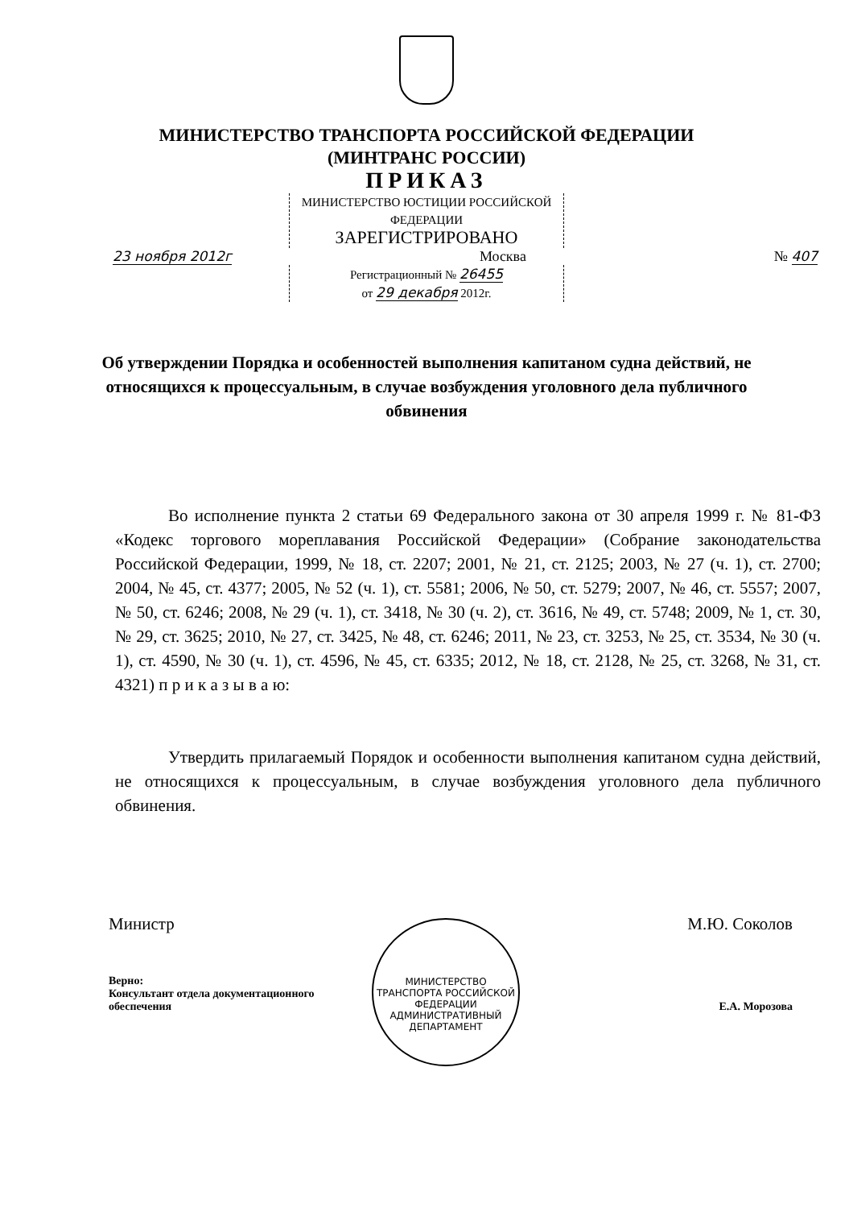МИНИСТЕРСТВО ТРАНСПОРТА РОССИЙСКОЙ ФЕДЕРАЦИИ
(МИНТРАНС РОССИИ)
ПРИКАЗ
МИНИСТЕРСТВО ЮСТИЦИИ РОССИЙСКОЙ ФЕДЕРАЦИИ
ЗАРЕГИСТРИРОВАНО
23 ноября 2012г Москва № 407
Регистрационный № 26455
от 29 декабря 2012г.
Об утверждении Порядка и особенностей выполнения капитаном судна действий, не относящихся к процессуальным, в случае возбуждения уголовного дела публичного обвинения
Во исполнение пункта 2 статьи 69 Федерального закона от 30 апреля 1999 г. № 81-ФЗ «Кодекс торгового мореплавания Российской Федерации» (Собрание законодательства Российской Федерации, 1999, № 18, ст. 2207; 2001, № 21, ст. 2125; 2003, № 27 (ч. 1), ст. 2700; 2004, № 45, ст. 4377; 2005, № 52 (ч. 1), ст. 5581; 2006, № 50, ст. 5279; 2007, № 46, ст. 5557; 2007, № 50, ст. 6246; 2008, № 29 (ч. 1), ст. 3418, № 30 (ч. 2), ст. 3616, № 49, ст. 5748; 2009, № 1, ст. 30, № 29, ст. 3625; 2010, № 27, ст. 3425, № 48, ст. 6246; 2011, № 23, ст. 3253, № 25, ст. 3534, № 30 (ч. 1), ст. 4590, № 30 (ч. 1), ст. 4596, № 45, ст. 6335; 2012, № 18, ст. 2128, № 25, ст. 3268, № 31, ст. 4321) п р и к а з ы в а ю:
Утвердить прилагаемый Порядок и особенности выполнения капитаном судна действий, не относящихся к процессуальным, в случае возбуждения уголовного дела публичного обвинения.
Министр М.Ю. Соколов
Верно:
Консультант отдела документационного
обеспечения Е.А. Морозова
МИНИСТЕРСТВО ТРАНСПОРТА РОССИЙСКОЙ ФЕДЕРАЦИИ
АДМИНИСТРАТИВНЫЙ
ДЕПАРТАМЕНТ